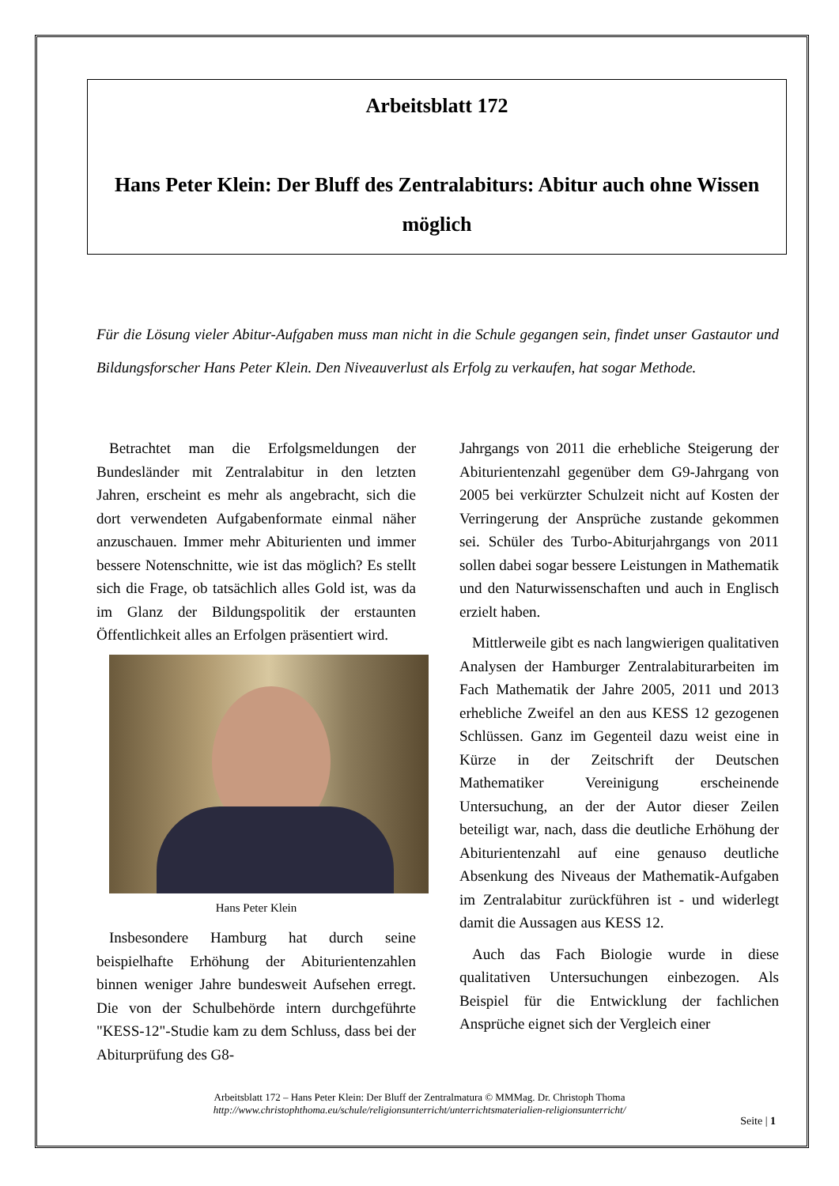Arbeitsblatt 172
Hans Peter Klein: Der Bluff des Zentralabiturs: Abitur auch ohne Wissen möglich
Für die Lösung vieler Abitur-Aufgaben muss man nicht in die Schule gegangen sein, findet unser Gastautor und Bildungsforscher Hans Peter Klein. Den Niveauverlust als Erfolg zu verkaufen, hat sogar Methode.
Betrachtet man die Erfolgsmeldungen der Bundesländer mit Zentralabitur in den letzten Jahren, erscheint es mehr als angebracht, sich die dort verwendeten Aufgabenformate einmal näher anzuschauen. Immer mehr Abiturienten und immer bessere Notenschnitte, wie ist das möglich? Es stellt sich die Frage, ob tatsächlich alles Gold ist, was da im Glanz der Bildungspolitik der erstaunten Öffentlichkeit alles an Erfolgen präsentiert wird.
Hans Peter Klein
Insbesondere Hamburg hat durch seine beispielhafte Erhöhung der Abiturientenzahlen binnen weniger Jahre bundesweit Aufsehen erregt. Die von der Schulbehörde intern durchgeführte "KESS-12"-Studie kam zu dem Schluss, dass bei der Abiturprüfung des G8-
Jahrgangs von 2011 die erhebliche Steigerung der Abiturientenzahl gegenüber dem G9-Jahrgang von 2005 bei verkürzter Schulzeit nicht auf Kosten der Verringerung der Ansprüche zustande gekommen sei. Schüler des Turbo-Abiturjahrgangs von 2011 sollen dabei sogar bessere Leistungen in Mathematik und den Naturwissenschaften und auch in Englisch erzielt haben.
Mittlerweile gibt es nach langwierigen qualitativen Analysen der Hamburger Zentralabiturarbeiten im Fach Mathematik der Jahre 2005, 2011 und 2013 erhebliche Zweifel an den aus KESS 12 gezogenen Schlüssen. Ganz im Gegenteil dazu weist eine in Kürze in der Zeitschrift der Deutschen Mathematiker Vereinigung erscheinende Untersuchung, an der der Autor dieser Zeilen beteiligt war, nach, dass die deutliche Erhöhung der Abiturientenzahl auf eine genauso deutliche Absenkung des Niveaus der Mathematik-Aufgaben im Zentralabitur zurückführen ist - und widerlegt damit die Aussagen aus KESS 12.
Auch das Fach Biologie wurde in diese qualitativen Untersuchungen einbezogen. Als Beispiel für die Entwicklung der fachlichen Ansprüche eignet sich der Vergleich einer
Arbeitsblatt 172 – Hans Peter Klein: Der Bluff der Zentralmatura © MMMag. Dr. Christoph Thoma
http://www.christophthoma.eu/schule/religionsunterricht/unterrichtsmaterialien-religionsunterricht/
Seite | 1